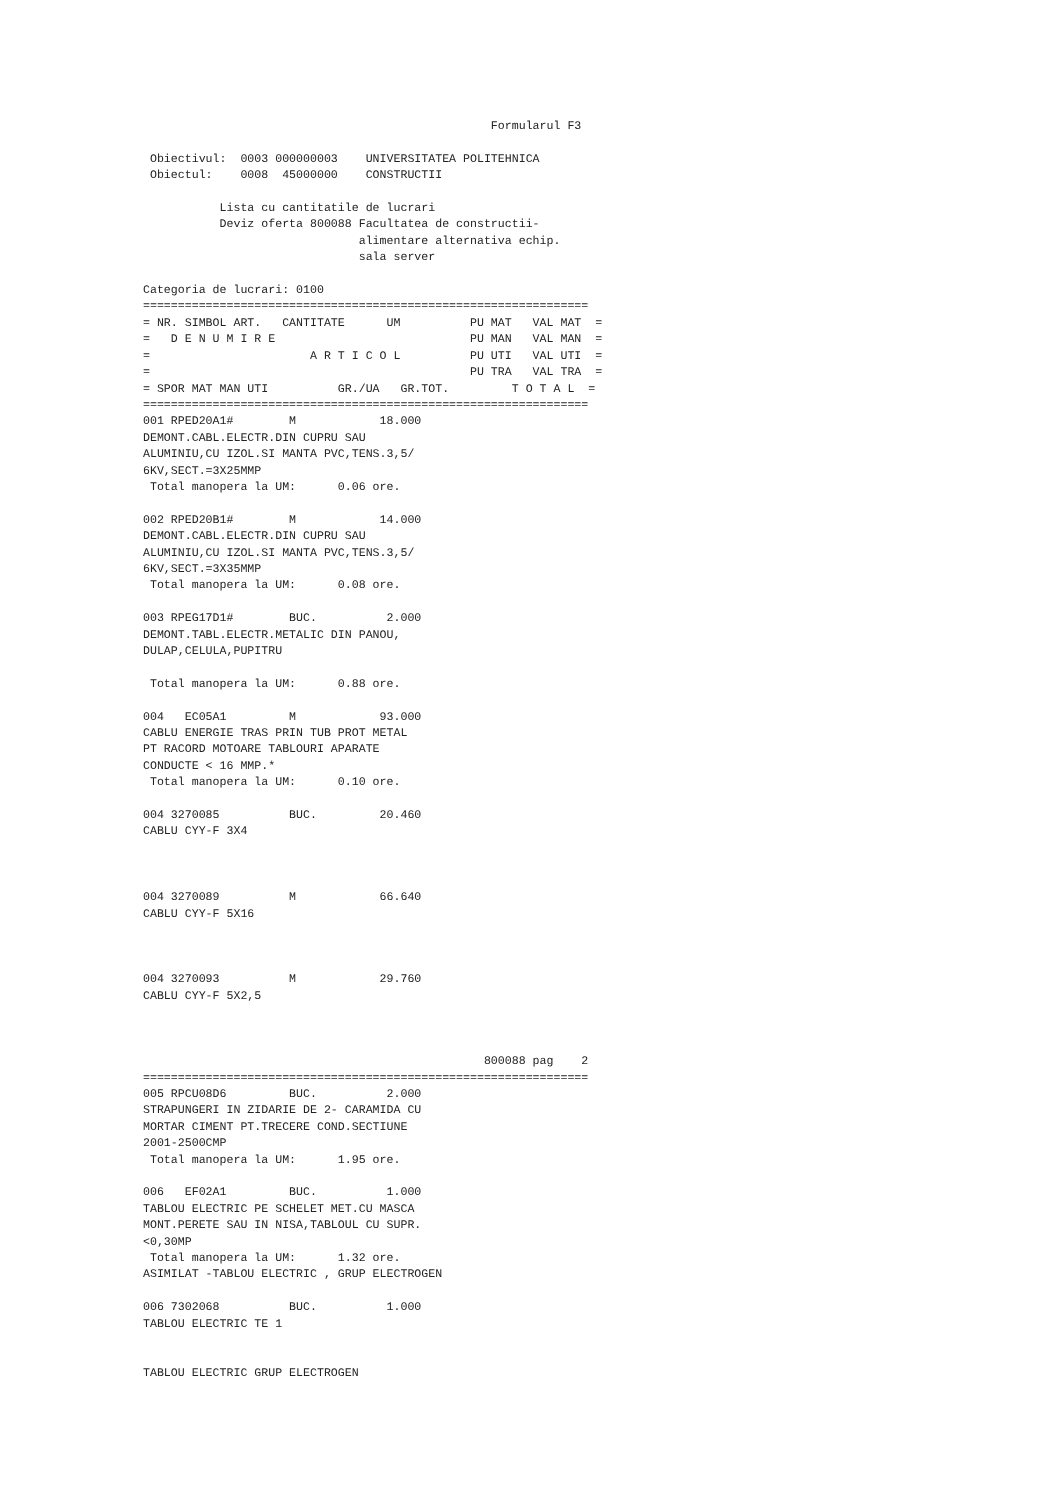Formularul F3

 Obiectivul:  0003 000000003    UNIVERSITATEA POLITEHNICA
 Obiectul:    0008  45000000    CONSTRUCTII

           Lista cu cantitatile de lucrari
           Deviz oferta 800088 Facultatea de constructii-
                               alimentare alternativa echip.
                               sala server

Categoria de lucrari: 0100
================================================================
= NR. SIMBOL ART.   CANTITATE      UM          PU MAT   VAL MAT  =
=   D E N U M I R E                            PU MAN   VAL MAN  =
=                       A R T I C O L          PU UTI   VAL UTI  =
=                                              PU TRA   VAL TRA  =
= SPOR MAT MAN UTI          GR./UA   GR.TOT.         T O T A L  =
================================================================
001 RPED20A1#        M            18.000
DEMONT.CABL.ELECTR.DIN CUPRU SAU
ALUMINIU,CU IZOL.SI MANTA PVC,TENS.3,5/
6KV,SECT.=3X25MMP
 Total manopera la UM:      0.06 ore.

002 RPED20B1#        M            14.000
DEMONT.CABL.ELECTR.DIN CUPRU SAU
ALUMINIU,CU IZOL.SI MANTA PVC,TENS.3,5/
6KV,SECT.=3X35MMP
 Total manopera la UM:      0.08 ore.

003 RPEG17D1#        BUC.          2.000
DEMONT.TABL.ELECTR.METALIC DIN PANOU,
DULAP,CELULA,PUPITRU

 Total manopera la UM:      0.88 ore.

004   EC05A1         M            93.000
CABLU ENERGIE TRAS PRIN TUB PROT METAL
PT RACORD MOTOARE TABLOURI APARATE
CONDUCTE < 16 MMP.*
 Total manopera la UM:      0.10 ore.

004 3270085          BUC.         20.460
CABLU CYY-F 3X4



004 3270089          M            66.640
CABLU CYY-F 5X16



004 3270093          M            29.760
CABLU CYY-F 5X2,5



                                                 800088 pag    2
================================================================
005 RPCU08D6         BUC.          2.000
STRAPUNGERI IN ZIDARIE DE 2- CARAMIDA CU
MORTAR CIMENT PT.TRECERE COND.SECTIUNE
2001-2500CMP
 Total manopera la UM:      1.95 ore.

006   EF02A1         BUC.          1.000
TABLOU ELECTRIC PE SCHELET MET.CU MASCA
MONT.PERETE SAU IN NISA,TABLOUL CU SUPR.
<0,30MP
 Total manopera la UM:      1.32 ore.
ASIMILAT -TABLOU ELECTRIC , GRUP ELECTROGEN

006 7302068          BUC.          1.000
TABLOU ELECTRIC TE 1


TABLOU ELECTRIC GRUP ELECTROGEN